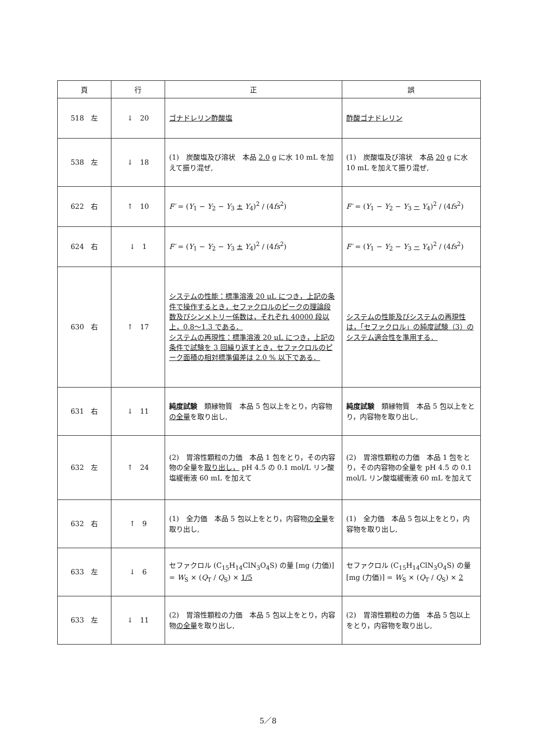| 頁 | 行 | 正 | 誤 |
| --- | --- | --- | --- |
| 518 左 | ↓ 20 | ゴナドレリン酢酸塩 | 酢酸ゴナドレリン |
| 538 左 | ↓ 18 | (1) 炭酸塩及び溶状 本品 2.0 g に水 10 mL を加えて振り混ぜ, | (1) 炭酸塩及び溶状 本品 20 g に水 10 mL を加えて振り混ぜ, |
| 622 右 | ↑ 10 | F′ = ( Y<sub>1</sub> − Y<sub>2</sub> − Y<sub>3</sub> ± Y<sub>4</sub>)<sup>2</sup> / (4 fs<sup>2</sup>) | F′ = ( Y<sub>1</sub> − Y<sub>2</sub> − Y<sub>3</sub> − Y<sub>4</sub>)<sup>2</sup> / (4 fs<sup>2</sup>) |
| 624 右 | ↓ 1 | F′ = ( Y<sub>1</sub> − Y<sub>2</sub> − Y<sub>3</sub> ± Y<sub>4</sub>)<sup>2</sup> / (4 fs<sup>2</sup>) | F′ = ( Y<sub>1</sub> − Y<sub>2</sub> − Y<sub>3</sub> − Y<sub>4</sub>)<sup>2</sup> / (4 fs<sup>2</sup>) |
| 630 右 | ↑ 17 | システムの性能：標準溶液 20 μL につき，上記の条件で操作するとき，セファクロルのピークの理論段数及びシンメトリー係数は，それぞれ 40000 段以上，0.8〜1.3 である． システムの再現性：標準溶液 20 μL につき，上記の条件で試験を 3 回繰り返すとき，セファクロルのピーク面積の相対標準偏差は 2.0 % 以下である． | システムの性能及びシステムの再現性は，「セファクロル」の純度試験（3）のシステム適合性を準用する． |
| 631 右 | ↓ 11 | 純度試験 類縁物質 本品 5 包以上をとり，内容物 の全量 を取り出し, | 純度試験 類縁物質 本品 5 包以上をとり，内容物を取り出し, |
| 632 左 | ↑ 24 | (2) 胃溶性顆粒の力価 本品 1 包をとり，その内容物の全量を 取り出し， pH 4.5 の 0.1 mol/L リン酸塩緩衝液 60 mL を加えて | (2) 胃溶性顆粒の力価 本品 1 包をとり，その内容物の全量を pH 4.5 の 0.1 mol/L リン酸塩緩衝液 60 mL を加えて |
| 632 右 | ↑ 9 | (1) 全力価 本品 5 包以上をとり，内容物 の全量 を取り出し, | (1) 全力価 本品 5 包以上をとり，内容物を取り出し, |
| 633 左 | ↓ 6 | セファクロル (C<sub>15</sub>H<sub>14</sub>ClN<sub>3</sub>O<sub>4</sub>S) の量 [mg (力価)] = W<sub>S</sub> × ( Q<sub>T</sub> / Q<sub>S</sub>) × 1/5 | セファクロル (C<sub>15</sub>H<sub>14</sub>ClN<sub>3</sub>O<sub>4</sub>S) の量 [mg (力価)] = W<sub>S</sub> × ( Q<sub>T</sub> / Q<sub>S</sub>) × 2 |
| 633 左 | ↓ 11 | (2) 胃溶性顆粒の力価 本品 5 包以上をとり，内容物 の全量 を取り出し, | (2) 胃溶性顆粒の力価 本品 5 包以上をとり，内容物を取り出し, |
5／8